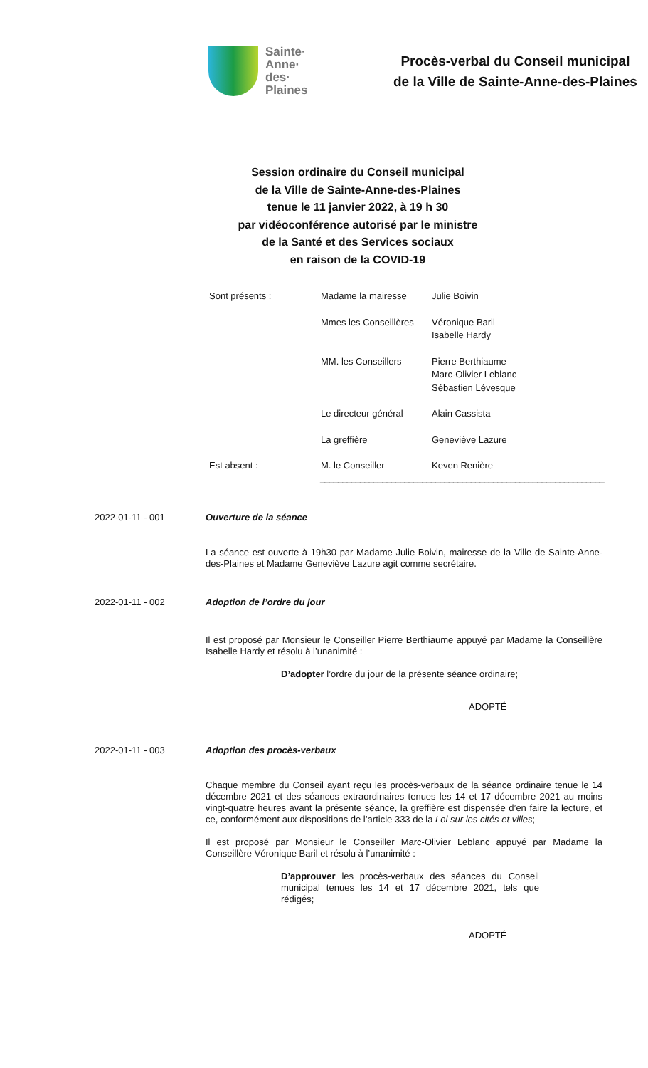Sainte·
Anne·
des·
Plaines
Procès-verbal du Conseil municipal
de la Ville de Sainte-Anne-des-Plaines
Session ordinaire du Conseil municipal
de la Ville de Sainte-Anne-des-Plaines
tenue le 11 janvier 2022, à 19 h 30
par vidéoconférence autorisé par le ministre
de la Santé et des Services sociaux
en raison de la COVID-19
Sont présents :
Madame la mairesse
Julie Boivin
Mmes les Conseillères
Véronique Baril
Isabelle Hardy
MM. les Conseillers
Pierre Berthiaume
Marc-Olivier Leblanc
Sébastien Lévesque
Le directeur général
Alain Cassista
La greffière
Geneviève Lazure
Est absent :
M. le Conseiller
Keven Renière
________________________________________________________________
2022-01-11 - 001 Ouverture de la séance
La séance est ouverte à 19h30 par Madame Julie Boivin, mairesse de la Ville de Sainte-Anne-des-Plaines et Madame Geneviève Lazure agit comme secrétaire.
2022-01-11 - 002 Adoption de l’ordre du jour
Il est proposé par Monsieur le Conseiller Pierre Berthiaume appuyé par Madame la Conseillère Isabelle Hardy et résolu à l’unanimité :
D’adopter l’ordre du jour de la présente séance ordinaire;
ADOPTÉ
2022-01-11 - 003 Adoption des procès-verbaux
Chaque membre du Conseil ayant reçu les procès-verbaux de la séance ordinaire tenue le 14 décembre 2021 et des séances extraordinaires tenues les 14 et 17 décembre 2021 au moins vingt-quatre heures avant la présente séance, la greffière est dispensée d’en faire la lecture, et ce, conformément aux dispositions de l’article 333 de la Loi sur les cités et villes;
Il est proposé par Monsieur le Conseiller Marc-Olivier Leblanc appuyé par Madame la Conseillère Véronique Baril et résolu à l’unanimité :
D’approuver les procès-verbaux des séances du Conseil municipal tenues les 14 et 17 décembre 2021, tels que rédigés;
ADOPTÉ